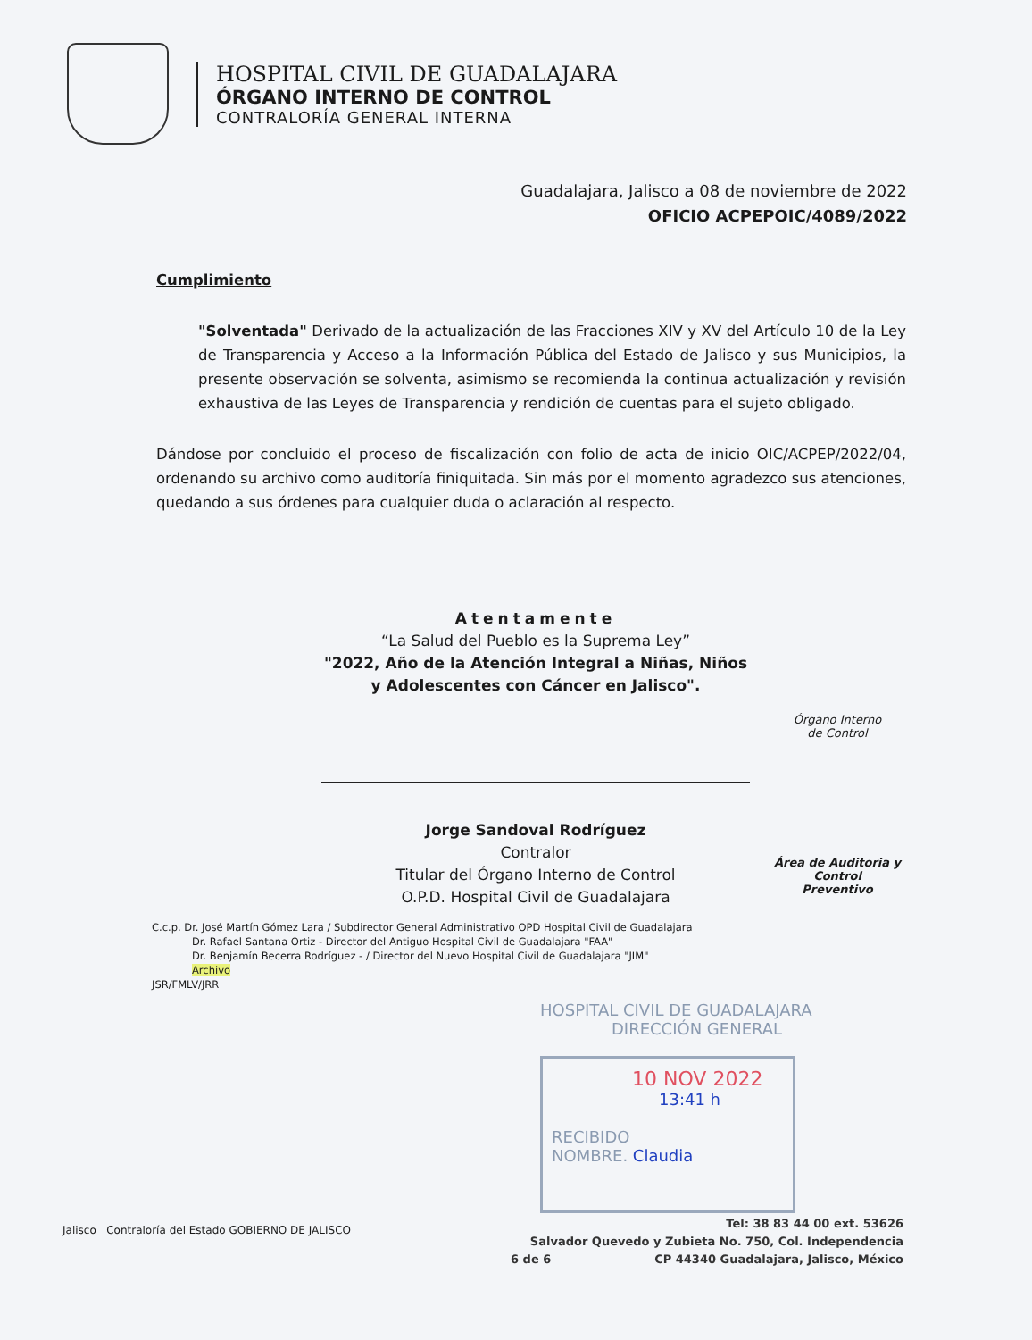HOSPITAL CIVIL DE GUADALAJARA
ÓRGANO INTERNO DE CONTROL
CONTRALORÍA GENERAL INTERNA
Guadalajara, Jalisco a 08 de noviembre de 2022
OFICIO ACPEPOIC/4089/2022
Cumplimiento
"Solventada" Derivado de la actualización de las Fracciones XIV y XV del Artículo 10 de la Ley de Transparencia y Acceso a la Información Pública del Estado de Jalisco y sus Municipios, la presente observación se solventa, asimismo se recomienda la continua actualización y revisión exhaustiva de las Leyes de Transparencia y rendición de cuentas para el sujeto obligado.
Dándose por concluido el proceso de fiscalización con folio de acta de inicio OIC/ACPEP/2022/04, ordenando su archivo como auditoría finiquitada. Sin más por el momento agradezco sus atenciones, quedando a sus órdenes para cualquier duda o aclaración al respecto.
Atentamente
“La Salud del Pueblo es la Suprema Ley”
"2022, Año de la Atención Integral a Niñas, Niños
y Adolescentes con Cáncer en Jalisco".
Jorge Sandoval Rodríguez
Contralor
Titular del Órgano Interno de Control
O.P.D. Hospital Civil de Guadalajara
Órgano Interno
de Control
Área de Auditoria y Control
Preventivo
C.c.p. Dr. José Martín Gómez Lara / Subdirector General Administrativo OPD Hospital Civil de Guadalajara
Dr. Rafael Santana Ortiz - Director del Antiguo Hospital Civil de Guadalajara "FAA"
Dr. Benjamín Becerra Rodríguez - / Director del Nuevo Hospital Civil de Guadalajara "JIM"
Archivo
JSR/FMLV/JRR
HOSPITAL CIVIL DE GUADALAJARA
DIRECCIÓN GENERAL
10 NOV 2022
13:41 h
RECIBIDO
NOMBRE. Claudia
Jalisco Contraloría del Estado GOBIERNO DE JALISCO
Tel: 38 83 44 00 ext. 53626
Salvador Quevedo y Zubieta No. 750, Col. Independencia
CP 44340 Guadalajara, Jalisco, México
6 de 6